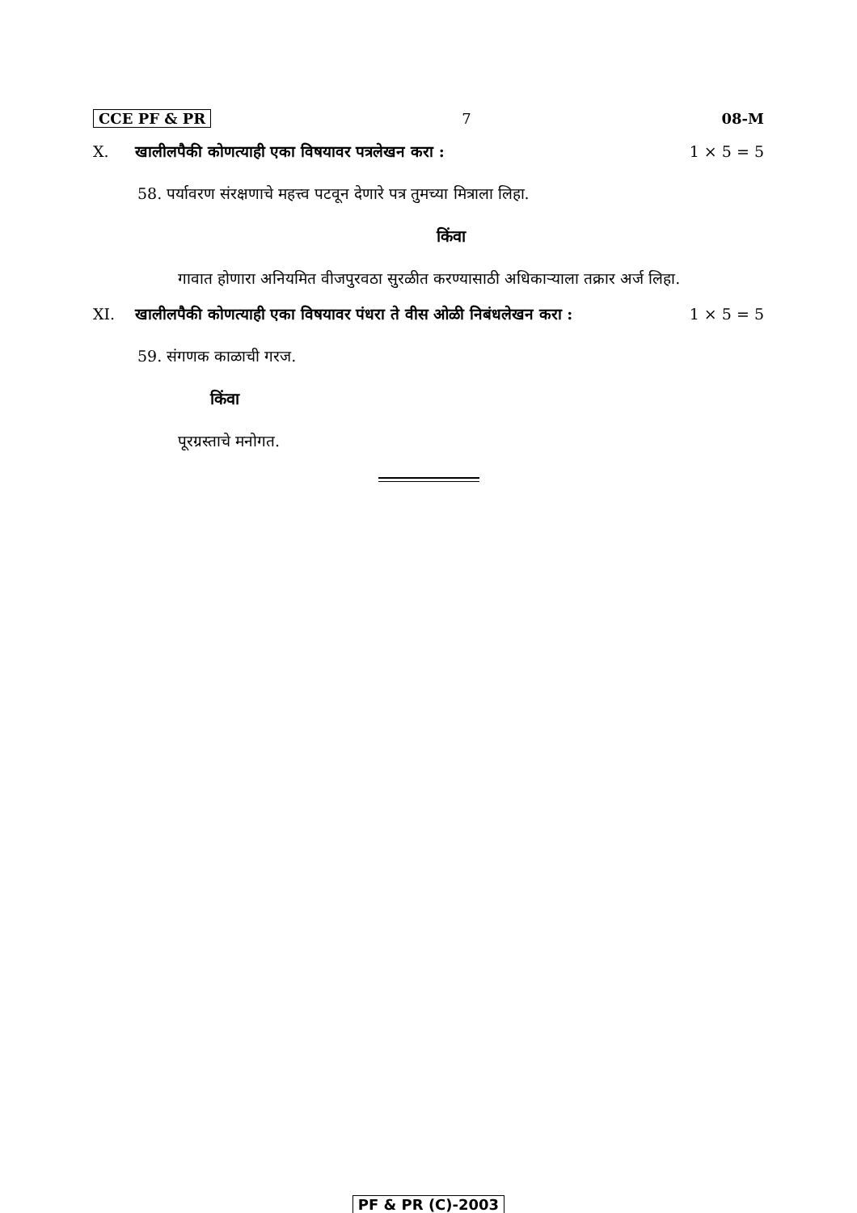CCE PF & PR 7 08-M
X. खालीलपैकी कोणत्याही एका विषयावर पत्रलेखन करा : 1 × 5 = 5
58. पर्यावरण संरक्षणाचे महत्त्व पटवून देणारे पत्र तुमच्या मित्राला लिहा.
किंवा
गावात होणारा अनियमित वीजपुरवठा सुरळीत करण्यासाठी अधिकाऱ्याला तक्रार अर्ज लिहा.
XI. खालीलपैकी कोणत्याही एका विषयावर पंधरा ते वीस ओळी निबंधलेखन करा : 1 × 5 = 5
59. संगणक काळाची गरज.
किंवा
पूरग्रस्ताचे मनोगत.
PF & PR (C)-2003